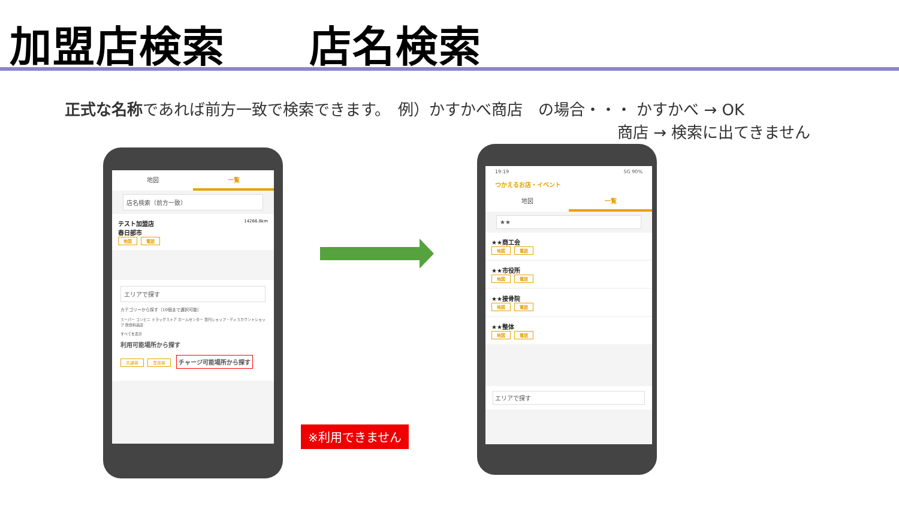加盟店検索 店名検索
正式な名称であれば前方一致で検索できます。　例）かすかべ商店　の場合・・・ かすかべ → OK
商店 → 検索に出てきません
地図 一覧
店名検索（前方一致）
テスト加盟店 14266.8km
春日部市
地図 電話
エリアで探す
カテゴリーから探す（10個まで選択可能）
スーパー コンビニ ドラッグストア ホームセンター 百円ショップ・ディスカウントショップ 飲食料品店
すべてを表示
利用可能場所から探す
共通券 専用券
チャージ可能場所から探す
※利用できません
19:19 5G 90%
つかえるお店・イベント
地図 一覧
★★
★★商工会
地図 電話
★★市役所
地図 電話
★★接骨院
地図 電話
★★整体
地図 電話
エリアで探す